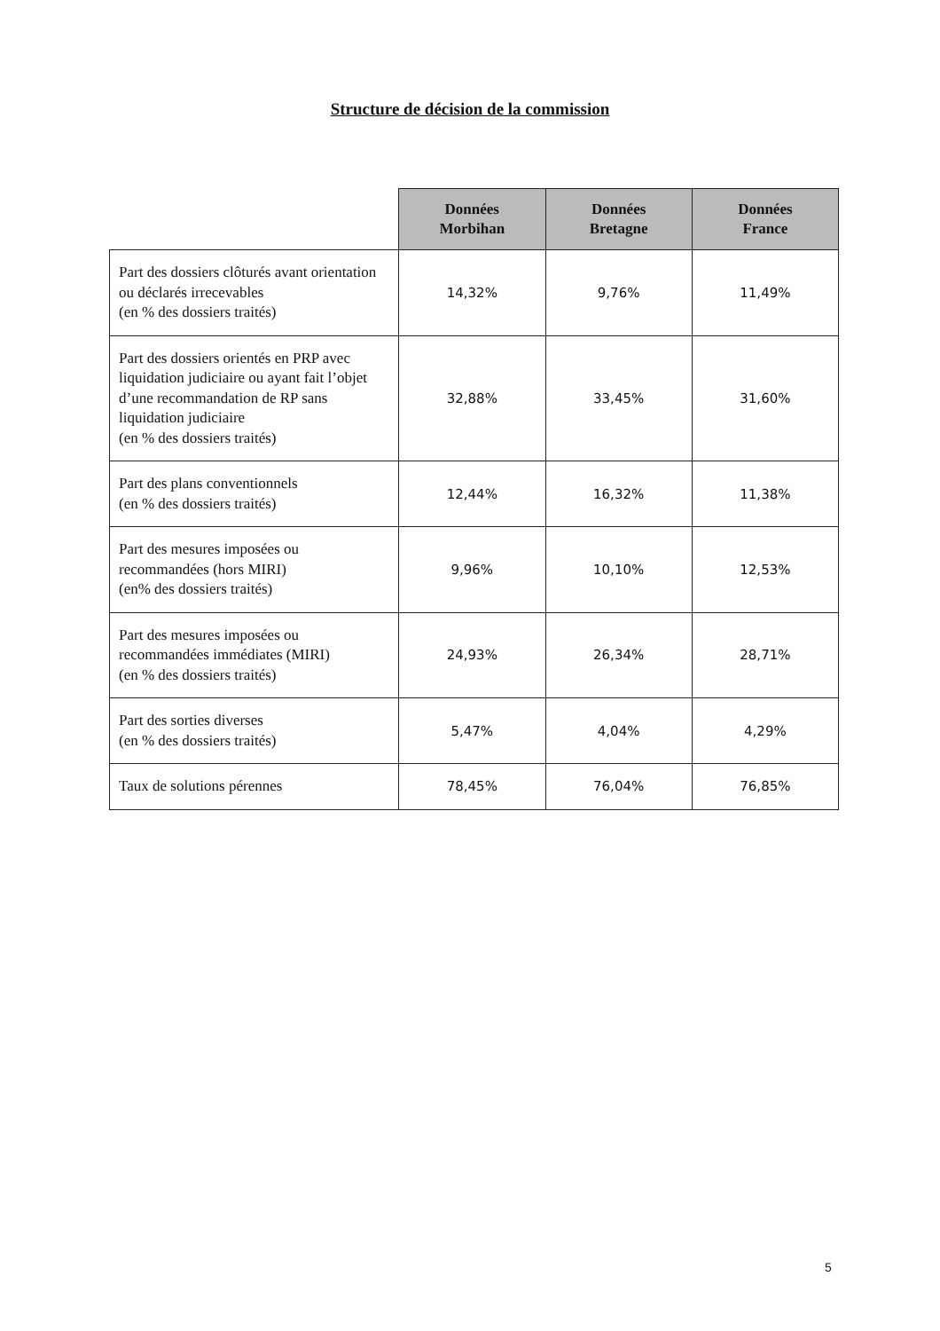Structure de décision de la commission
| | Données Morbihan | Données Bretagne | Données France |
| --- | --- | --- | --- |
| Part des dossiers clôturés avant orientation ou déclarés irrecevables (en % des dossiers traités) | 14,32% | 9,76% | 11,49% |
| Part des dossiers orientés en PRP avec liquidation judiciaire ou ayant fait l’objet d’une recommandation de RP sans liquidation judiciaire (en % des dossiers traités) | 32,88% | 33,45% | 31,60% |
| Part des plans conventionnels (en % des dossiers traités) | 12,44% | 16,32% | 11,38% |
| Part des mesures imposées ou recommandées (hors MIRI) (en% des dossiers traités) | 9,96% | 10,10% | 12,53% |
| Part des mesures imposées ou recommandées immédiates (MIRI) (en % des dossiers traités) | 24,93% | 26,34% | 28,71% |
| Part des sorties diverses (en % des dossiers traités) | 5,47% | 4,04% | 4,29% |
| Taux de solutions pérennes | 78,45% | 76,04% | 76,85% |
5